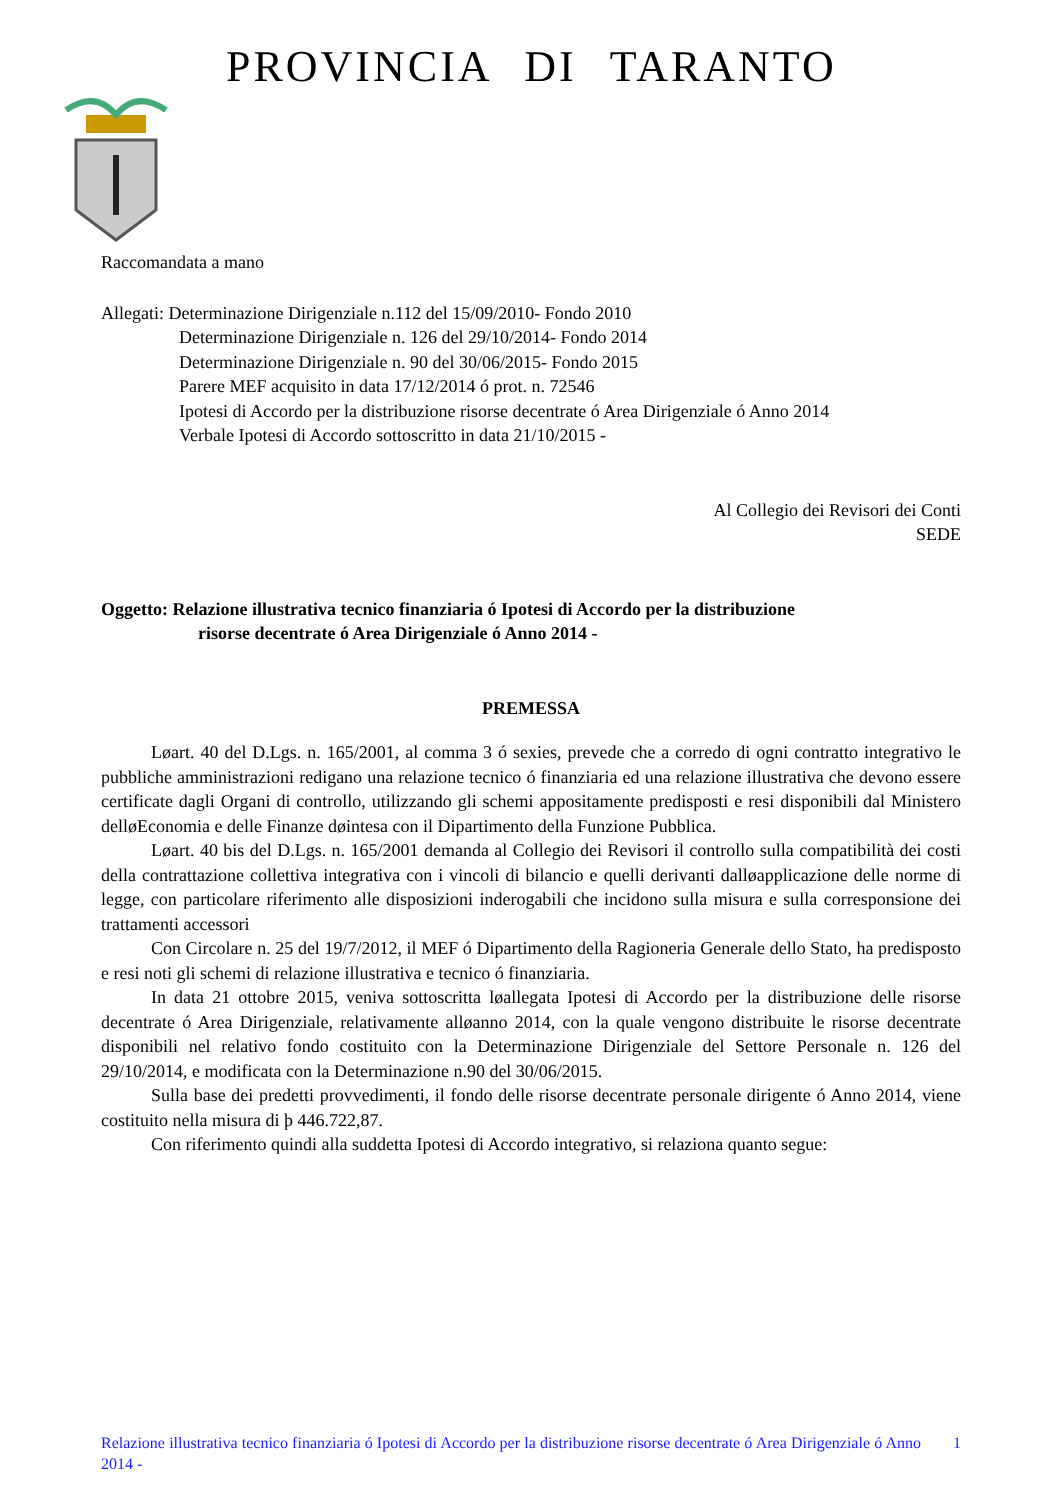PROVINCIA DI TARANTO
Raccomandata a mano
Allegati: Determinazione Dirigenziale n.112 del 15/09/2010- Fondo 2010
Determinazione Dirigenziale n. 126 del 29/10/2014- Fondo 2014
Determinazione Dirigenziale n. 90 del 30/06/2015- Fondo 2015
Parere MEF acquisito in data 17/12/2014 ó prot. n. 72546
Ipotesi di Accordo per la distribuzione risorse decentrate ó Area Dirigenziale ó Anno 2014
Verbale Ipotesi di Accordo sottoscritto in data 21/10/2015 -
Al Collegio dei Revisori dei Conti
SEDE
Oggetto: Relazione illustrativa tecnico finanziaria ó Ipotesi di Accordo per la distribuzione
risorse decentrate ó Area Dirigenziale ó Anno 2014 -
PREMESSA
Løart. 40 del D.Lgs. n. 165/2001, al comma 3 ó sexies, prevede che a corredo di ogni contratto integrativo le pubbliche amministrazioni redigano una relazione tecnico ó finanziaria ed una relazione illustrativa che devono essere certificate dagli Organi di controllo, utilizzando gli schemi appositamente predisposti e resi disponibili dal Ministero delløEconomia e delle Finanze døintesa con il Dipartimento della Funzione Pubblica.
Løart. 40 bis del D.Lgs. n. 165/2001 demanda al Collegio dei Revisori il controllo sulla compatibilità dei costi della contrattazione collettiva integrativa con i vincoli di bilancio e quelli derivanti dalløapplicazione delle norme di legge, con particolare riferimento alle disposizioni inderogabili che incidono sulla misura e sulla corresponsione dei trattamenti accessori
Con Circolare n. 25 del 19/7/2012, il MEF ó Dipartimento della Ragioneria Generale dello Stato, ha predisposto e resi noti gli schemi di relazione illustrativa e tecnico ó finanziaria.
In data 21 ottobre 2015, veniva sottoscritta løallegata Ipotesi di Accordo per la distribuzione delle risorse decentrate ó Area Dirigenziale, relativamente alløanno 2014, con la quale vengono distribuite le risorse decentrate disponibili nel relativo fondo costituito con la Determinazione Dirigenziale del Settore Personale n. 126 del 29/10/2014, e modificata con la Determinazione n.90 del 30/06/2015.
Sulla base dei predetti provvedimenti, il fondo delle risorse decentrate personale dirigente ó Anno 2014, viene costituito nella misura di þ 446.722,87.
Con riferimento quindi alla suddetta Ipotesi di Accordo integrativo, si relaziona quanto segue:
Relazione illustrativa tecnico finanziaria ó Ipotesi di Accordo per la distribuzione risorse decentrate ó Area Dirigenziale ó Anno 2014 -
1